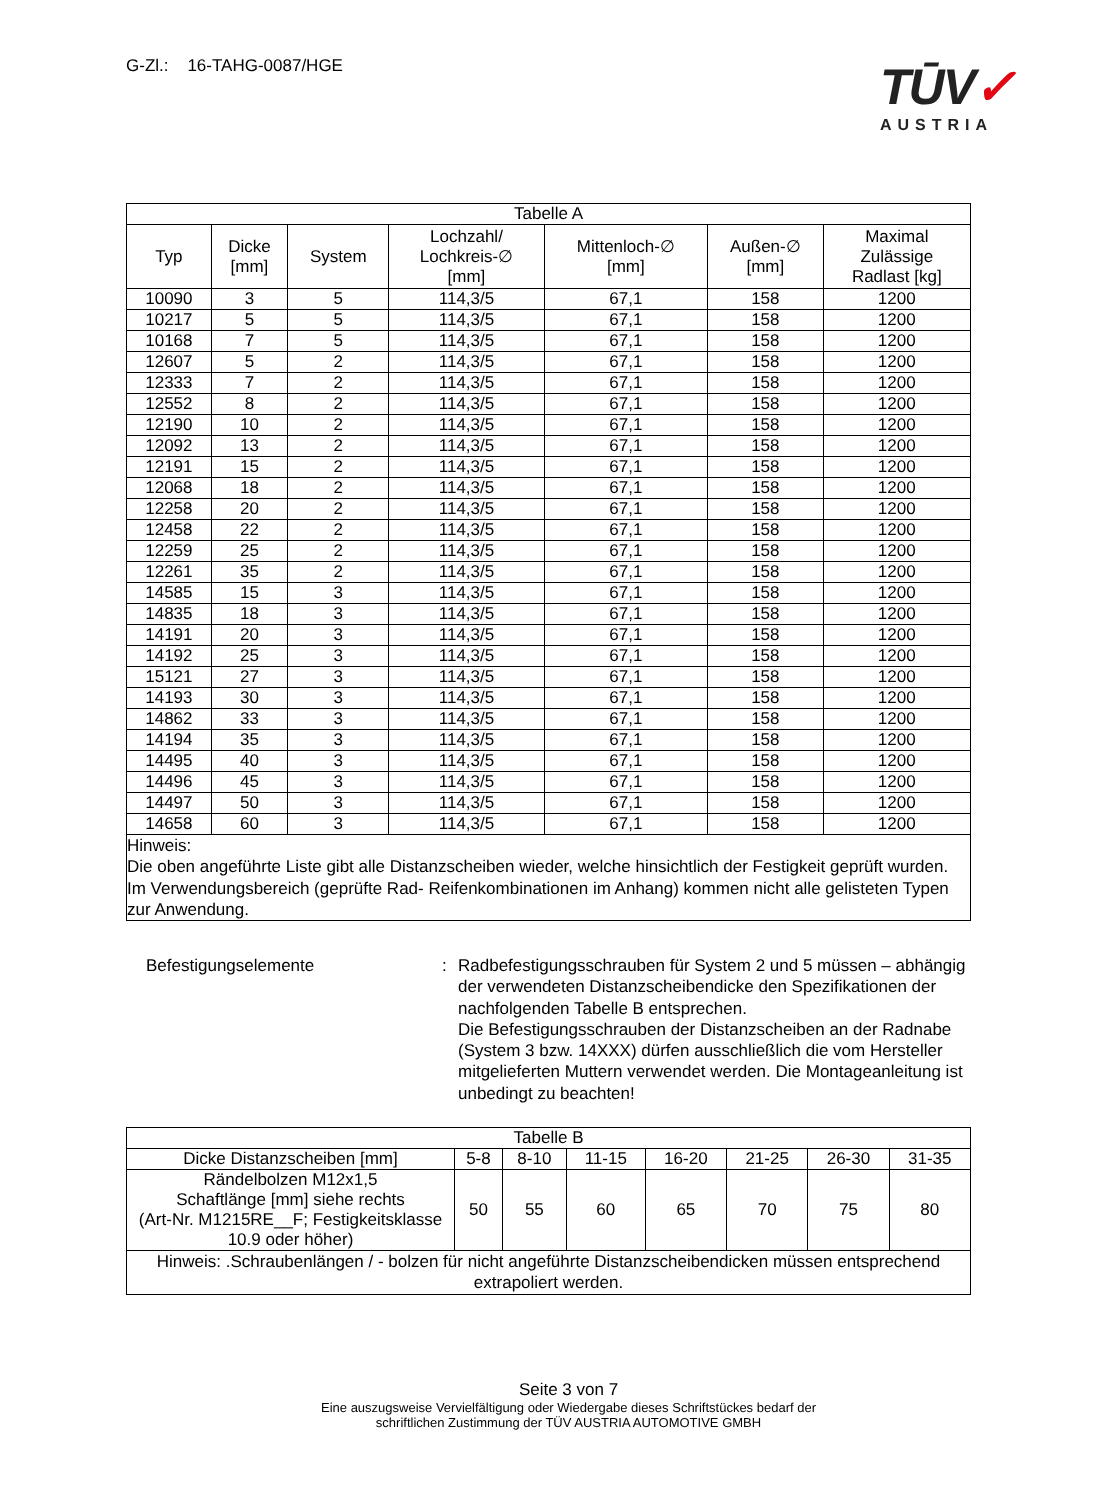G-Zl.: 16-TAHG-0087/HGE
TŪV✓
AUSTRIA
| Tabelle A | | | | | | |
| --- | --- | --- | --- | --- | --- | --- |
| Typ | Dicke [mm] | System | Lochzahl/ Lochkreis-∅ [mm] | Mittenloch-∅ [mm] | Außen-∅ [mm] | Maximal Zulässige Radlast [kg] |
| 10090 | 3 | 5 | 114,3/5 | 67,1 | 158 | 1200 |
| 10217 | 5 | 5 | 114,3/5 | 67,1 | 158 | 1200 |
| 10168 | 7 | 5 | 114,3/5 | 67,1 | 158 | 1200 |
| 12607 | 5 | 2 | 114,3/5 | 67,1 | 158 | 1200 |
| 12333 | 7 | 2 | 114,3/5 | 67,1 | 158 | 1200 |
| 12552 | 8 | 2 | 114,3/5 | 67,1 | 158 | 1200 |
| 12190 | 10 | 2 | 114,3/5 | 67,1 | 158 | 1200 |
| 12092 | 13 | 2 | 114,3/5 | 67,1 | 158 | 1200 |
| 12191 | 15 | 2 | 114,3/5 | 67,1 | 158 | 1200 |
| 12068 | 18 | 2 | 114,3/5 | 67,1 | 158 | 1200 |
| 12258 | 20 | 2 | 114,3/5 | 67,1 | 158 | 1200 |
| 12458 | 22 | 2 | 114,3/5 | 67,1 | 158 | 1200 |
| 12259 | 25 | 2 | 114,3/5 | 67,1 | 158 | 1200 |
| 12261 | 35 | 2 | 114,3/5 | 67,1 | 158 | 1200 |
| 14585 | 15 | 3 | 114,3/5 | 67,1 | 158 | 1200 |
| 14835 | 18 | 3 | 114,3/5 | 67,1 | 158 | 1200 |
| 14191 | 20 | 3 | 114,3/5 | 67,1 | 158 | 1200 |
| 14192 | 25 | 3 | 114,3/5 | 67,1 | 158 | 1200 |
| 15121 | 27 | 3 | 114,3/5 | 67,1 | 158 | 1200 |
| 14193 | 30 | 3 | 114,3/5 | 67,1 | 158 | 1200 |
| 14862 | 33 | 3 | 114,3/5 | 67,1 | 158 | 1200 |
| 14194 | 35 | 3 | 114,3/5 | 67,1 | 158 | 1200 |
| 14495 | 40 | 3 | 114,3/5 | 67,1 | 158 | 1200 |
| 14496 | 45 | 3 | 114,3/5 | 67,1 | 158 | 1200 |
| 14497 | 50 | 3 | 114,3/5 | 67,1 | 158 | 1200 |
| 14658 | 60 | 3 | 114,3/5 | 67,1 | 158 | 1200 |
| Hinweis: Die oben angeführte Liste gibt alle Distanzscheiben wieder, welche hinsichtlich der Festigkeit geprüft wurden. Im Verwendungsbereich (geprüfte Rad- Reifenkombinationen im Anhang) kommen nicht alle gelisteten Typen zur Anwendung. | | | | | | |
Befestigungselemente : Radbefestigungsschrauben für System 2 und 5 müssen – abhängig der verwendeten Distanzscheibendicke den Spezifikationen der nachfolgenden Tabelle B entsprechen.
Die Befestigungsschrauben der Distanzscheiben an der Radnabe (System 3 bzw. 14XXX) dürfen ausschließlich die vom Hersteller mitgelieferten Muttern verwendet werden. Die Montageanleitung ist unbedingt zu beachten!
| Tabelle B | | | | | | | |
| --- | --- | --- | --- | --- | --- | --- | --- |
| Dicke Distanzscheiben [mm] | 5-8 | 8-10 | 11-15 | 16-20 | 21-25 | 26-30 | 31-35 |
| Rändelbolzen M12x1,5 Schaftlänge [mm] siehe rechts (Art-Nr. M1215RE__F; Festigkeitsklasse 10.9 oder höher) | 50 | 55 | 60 | 65 | 70 | 75 | 80 |
| Hinweis: .Schraubenlängen / - bolzen für nicht angeführte Distanzscheibendicken müssen entsprechend extrapoliert werden. | | | | | | | |
Seite 3 von 7
Eine auszugsweise Vervielfältigung oder Wiedergabe dieses Schriftstückes bedarf der
schriftlichen Zustimmung der TÜV AUSTRIA AUTOMOTIVE GMBH